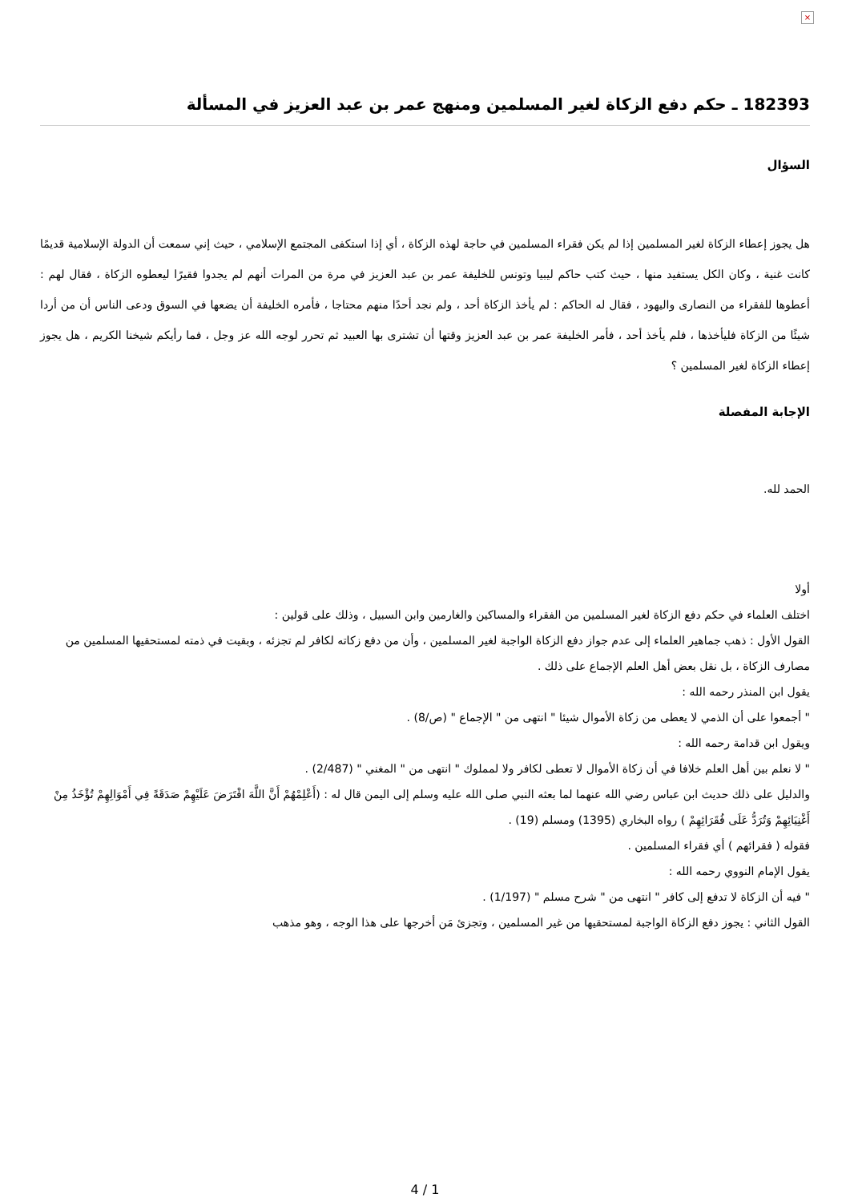×
182393 ـ حكم دفع الزكاة لغير المسلمين ومنهج عمر بن عبد العزيز في المسألة
السؤال
هل يجوز إعطاء الزكاة لغير المسلمين إذا لم يكن فقراء المسلمين في حاجة لهذه الزكاة ، أي إذا استكفى المجتمع الإسلامي ، حيث إني سمعت أن الدولة الإسلامية قديمًا كانت غنية ، وكان الكل يستفيد منها ، حيث كتب حاكم ليبيا وتونس للخليفة عمر بن عبد العزيز في مرة من المرات أنهم لم يجدوا فقيرًا ليعطوه الزكاة ، فقال لهم : أعطوها للفقراء من النصارى واليهود ، فقال له الحاكم : لم يأخذ الزكاة أحد ، ولم نجد أحدًا منهم محتاجا ، فأمره الخليفة أن يضعها في السوق ودعى الناس أن من أردا شيئًا من الزكاة فليأخذها ، فلم يأخذ أحد ، فأمر الخليفة عمر بن عبد العزيز وقتها أن تشترى بها العبيد ثم تحرر لوجه الله عز وجل ، فما رأيكم شيخنا الكريم ، هل يجوز إعطاء الزكاة لغير المسلمين ؟
الإجابة المفصلة
الحمد لله.
أولا
اختلف العلماء في حكم دفع الزكاة لغير المسلمين من الفقراء والمساكين والغارمين وابن السبيل ، وذلك على قولين :
القول الأول : ذهب جماهير العلماء إلى عدم جواز دفع الزكاة الواجبة لغير المسلمين ، وأن من دفع زكاته لكافر لم تجزئه ، وبقيت في ذمته لمستحقيها المسلمين من مصارف الزكاة ، بل نقل بعض أهل العلم الإجماع على ذلك .
يقول ابن المنذر رحمه الله :
" أجمعوا على أن الذمي لا يعطى من زكاة الأموال شيئا " انتهى من " الإجماع " (ص/8) .
ويقول ابن قدامة رحمه الله :
" لا نعلم بين أهل العلم خلافا في أن زكاة الأموال لا تعطى لكافر ولا لمملوك " انتهى من " المغني " (2/487) .
والدليل على ذلك حديث ابن عباس رضي الله عنهما لما بعثه النبي صلى الله عليه وسلم إلى اليمن قال له : (أَعْلِمْهُمْ أَنَّ اللَّهَ افْتَرَضَ عَلَيْهِمْ صَدَقَةً فِي أَمْوَالِهِمْ تُؤْخَذُ مِنْ أَغْنِيَائِهِمْ وَتُرَدُّ عَلَى فُقَرَائِهِمْ ) رواه البخاري (1395) ومسلم (19) .
فقوله ( فقرائهم ) أي فقراء المسلمين .
يقول الإمام النووي رحمه الله :
" فيه أن الزكاة لا تدفع إلى كافر " انتهى من " شرح مسلم " (1/197) .
القول الثاني : يجوز دفع الزكاة الواجبة لمستحقيها من غير المسلمين ، وتجزئ مَن أخرجها على هذا الوجه ، وهو مذهب
4 / 1